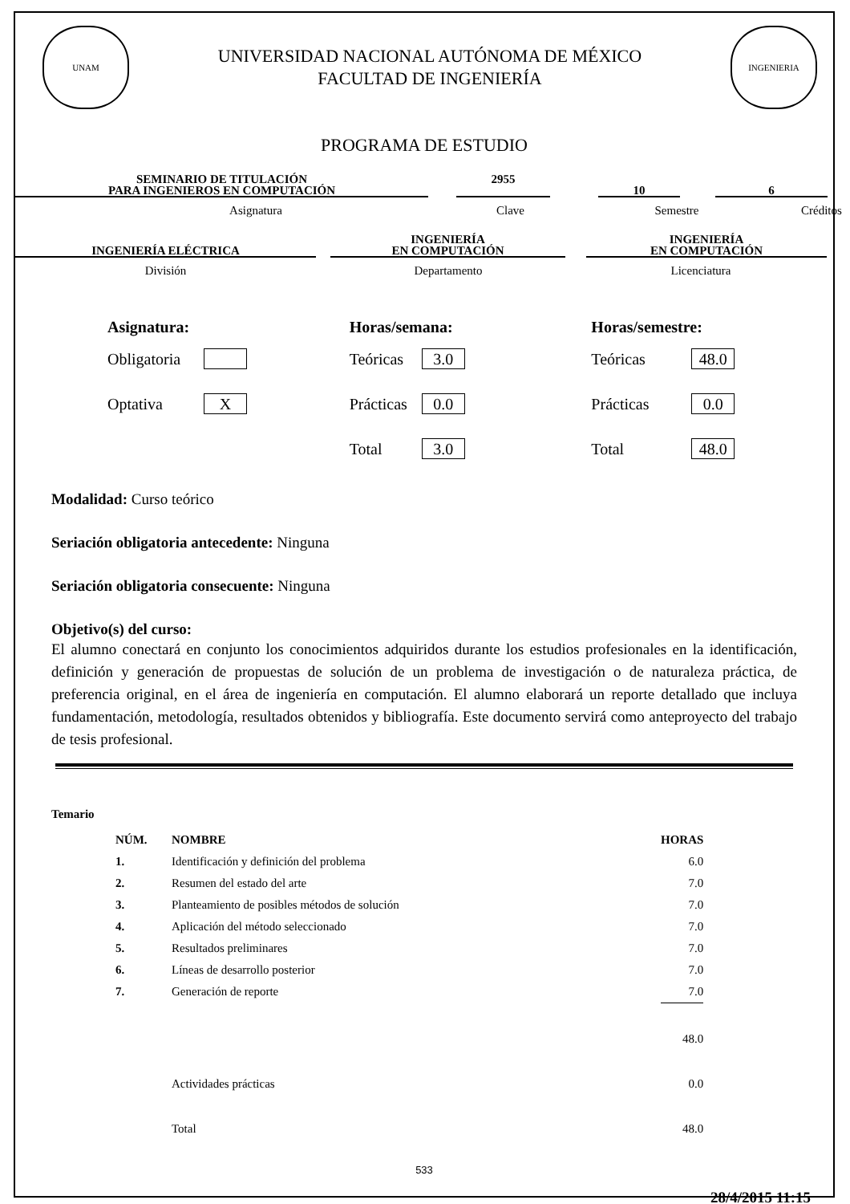UNAM
UNIVERSIDAD NACIONAL AUTÓNOMA DE MÉXICO
FACULTAD DE INGENIERÍA
INGENIERIA
PROGRAMA DE ESTUDIO
SEMINARIO DE TITULACIÓN
PARA INGENIEROS EN COMPUTACIÓN
2955
10
6
Asignatura Clave Semestre Créditos
INGENIERÍA ELÉCTRICA INGENIERÍA
EN COMPUTACIÓN
INGENIERÍA
EN COMPUTACIÓN
División Departamento Licenciatura
Asignatura:
Obligatoria
Optativa
X
Horas/semana:
Teóricas
3.0
Prácticas
0.0
Total
3.0
Horas/semestre:
Teóricas
48.0
Prácticas
0.0
Total
48.0
Modalidad: Curso teórico
Seriación obligatoria antecedente: Ninguna
Seriación obligatoria consecuente: Ninguna
Objetivo(s) del curso:
El alumno conectará en conjunto los conocimientos adquiridos durante los estudios profesionales en la identificación, definición y generación de propuestas de solución de un problema de investigación o de naturaleza práctica, de preferencia original, en el área de ingeniería en computación. El alumno elaborará un reporte detallado que incluya fundamentación, metodología, resultados obtenidos y bibliografía. Este documento servirá como anteproyecto del trabajo de tesis profesional.
Temario
| NÚM. | NOMBRE | HORAS |
| --- | --- | --- |
| 1. | Identificación y definición del problema | 6.0 |
| 2. | Resumen del estado del arte | 7.0 |
| 3. | Planteamiento de posibles métodos de solución | 7.0 |
| 4. | Aplicación del método seleccionado | 7.0 |
| 5. | Resultados preliminares | 7.0 |
| 6. | Líneas de desarrollo posterior | 7.0 |
| 7. | Generación de reporte | 7.0 |
| | | 48.0 |
| | Actividades prácticas | 0.0 |
| | Total | 48.0 |
533
28/4/2015 11:15